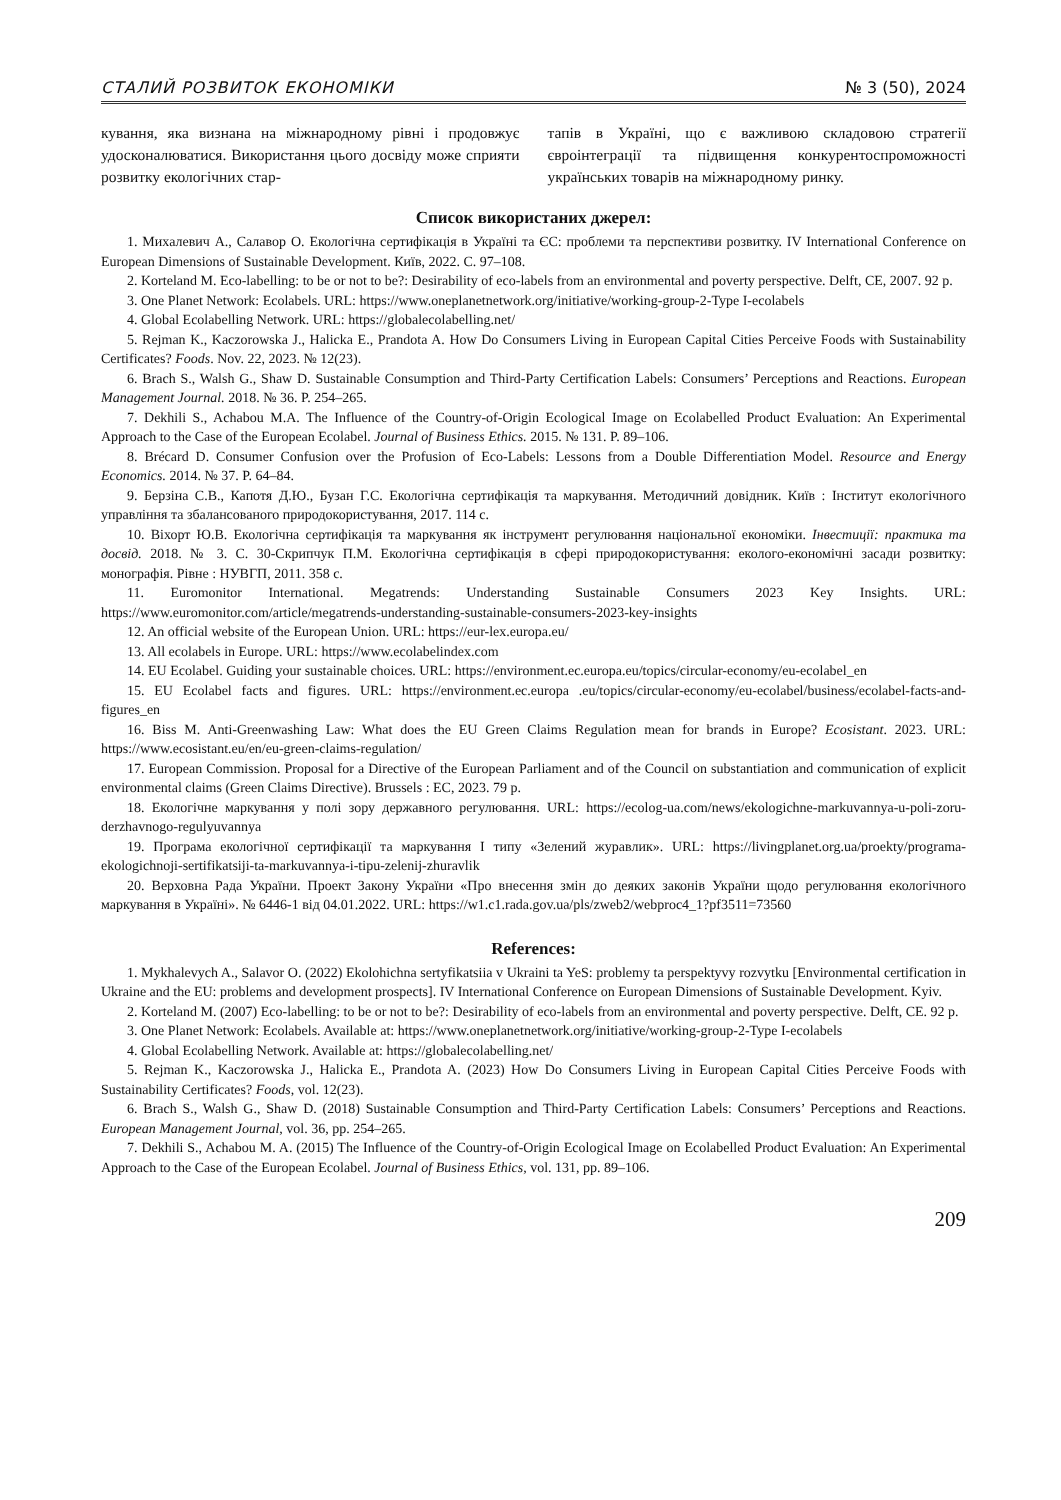СТАЛИЙ РОЗВИТОК ЕКОНОМІКИ № 3 (50), 2024
кування, яка визнана на міжнародному рівні і продовжує удосконалюватися. Використання цього досвіду може сприяти розвитку екологічних стар-
тапів в Україні, що є важливою складовою стратегії євроінтеграції та підвищення конкурентоспроможності українських товарів на міжнародному ринку.
Список використаних джерел:
1. Михалевич А., Салавор О. Екологічна сертифікація в Україні та ЄС: проблеми та перспективи розвитку. IV International Conference on European Dimensions of Sustainable Development. Київ, 2022. С. 97–108.
2. Korteland M. Eco-labelling: to be or not to be?: Desirability of eco-labels from an environmental and poverty perspective. Delft, CE, 2007. 92 p.
3. One Planet Network: Ecolabels. URL: https://www.oneplanetnetwork.org/initiative/working-group-2-Type I-ecolabels
4. Global Ecolabelling Network. URL: https://globalecolabelling.net/
5. Rejman K., Kaczorowska J., Halicka E., Prandota A. How Do Consumers Living in European Capital Cities Perceive Foods with Sustainability Certificates? Foods. Nov. 22, 2023. № 12(23).
6. Brach S., Walsh G., Shaw D. Sustainable Consumption and Third-Party Certification Labels: Consumers’ Perceptions and Reactions. European Management Journal. 2018. № 36. P. 254–265.
7. Dekhili S., Achabou M.A. The Influence of the Country-of-Origin Ecological Image on Ecolabelled Product Evaluation: An Experimental Approach to the Case of the European Ecolabel. Journal of Business Ethics. 2015. № 131. P. 89–106.
8. Brécard D. Consumer Confusion over the Profusion of Eco-Labels: Lessons from a Double Differentiation Model. Resource and Energy Economics. 2014. № 37. P. 64–84.
9. Берзіна С.В., Капотя Д.Ю., Бузан Г.С. Екологічна сертифікація та маркування. Методичний довідник. Київ : Інститут екологічного управління та збалансованого природокористування, 2017. 114 с.
10. Віхорт Ю.В. Екологічна сертифікація та маркування як інструмент регулювання національної економіки. Інвестиції: практика та досвід. 2018. № 3. С. 30-Скрипчук П.М. Екологічна сертифікація в сфері природокористування: еколого-економічні засади розвитку: монографія. Рівне : НУВГП, 2011. 358 с.
11. Euromonitor International. Megatrends: Understanding Sustainable Consumers 2023 Key Insights. URL: https://www.euromonitor.com/article/megatrends-understanding-sustainable-consumers-2023-key-insights
12. An official website of the European Union. URL: https://eur-lex.europa.eu/
13. All ecolabels in Europe. URL: https://www.ecolabelindex.com
14. EU Ecolabel. Guiding your sustainable choices. URL: https://environment.ec.europa.eu/topics/circular-economy/eu-ecolabel_en
15. EU Ecolabel facts and figures. URL: https://environment.ec.europa .eu/topics/circular-economy/eu-ecolabel/business/ecolabel-facts-and-figures_en
16. Biss M. Anti-Greenwashing Law: What does the EU Green Claims Regulation mean for brands in Europe? Ecosistant. 2023. URL: https://www.ecosistant.eu/en/eu-green-claims-regulation/
17. European Commission. Proposal for a Directive of the European Parliament and of the Council on substantiation and communication of explicit environmental claims (Green Claims Directive). Brussels : EC, 2023. 79 p.
18. Екологічне маркування у полі зору державного регулювання. URL: https://ecolog-ua.com/news/ekologichne-markuvannya-u-poli-zoru-derzhavnogo-regulyuvannya
19. Програма екологічної сертифікації та маркування І типу «Зелений журавлик». URL: https://livingplanet.org.ua/proekty/programa-ekologichnoji-sertifikatsiji-ta-markuvannya-i-tipu-zelenij-zhuravlik
20. Верховна Рада України. Проект Закону України «Про внесення змін до деяких законів України щодо регулювання екологічного маркування в Україні». № 6446-1 від 04.01.2022. URL: https://w1.c1.rada.gov.ua/pls/zweb2/webproc4_1?pf3511=73560
References:
1. Mykhalevych A., Salavor O. (2022) Ekolohichna sertyfikatsiia v Ukraini ta YeS: problemy ta perspektyvy rozvytku [Environmental certification in Ukraine and the EU: problems and development prospects]. IV International Conference on European Dimensions of Sustainable Development. Kyiv.
2. Korteland M. (2007) Eco-labelling: to be or not to be?: Desirability of eco-labels from an environmental and poverty perspective. Delft, CE. 92 p.
3. One Planet Network: Ecolabels. Available at: https://www.oneplanetnetwork.org/initiative/working-group-2-Type I-ecolabels
4. Global Ecolabelling Network. Available at: https://globalecolabelling.net/
5. Rejman K., Kaczorowska J., Halicka E., Prandota A. (2023) How Do Consumers Living in European Capital Cities Perceive Foods with Sustainability Certificates? Foods, vol. 12(23).
6. Brach S., Walsh G., Shaw D. (2018) Sustainable Consumption and Third-Party Certification Labels: Consumers’ Perceptions and Reactions. European Management Journal, vol. 36, pp. 254–265.
7. Dekhili S., Achabou M. A. (2015) The Influence of the Country-of-Origin Ecological Image on Ecolabelled Product Evaluation: An Experimental Approach to the Case of the European Ecolabel. Journal of Business Ethics, vol. 131, pp. 89–106.
209